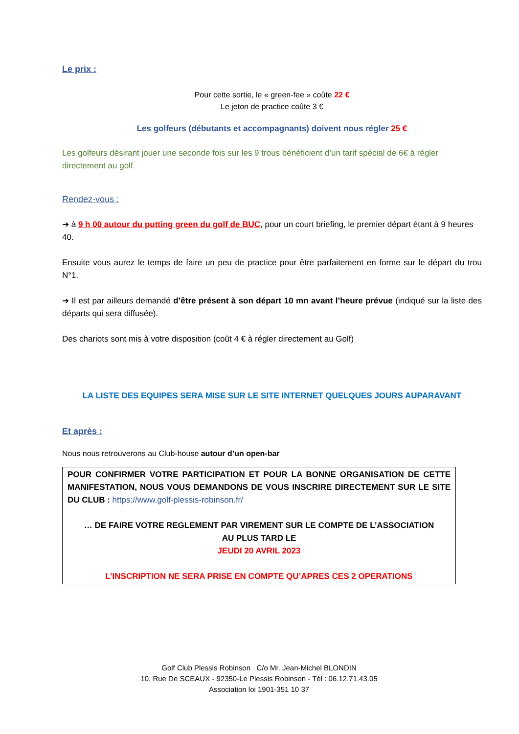Le prix :
Pour cette sortie, le « green-fee » coûte 22 €
Le jeton de practice coûte 3 €
Les golfeurs (débutants et accompagnants) doivent nous régler 25 €
Les golfeurs désirant jouer une seconde fois sur les 9 trous bénéficient d’un tarif spécial de 6€ à régler directement au golf.
Rendez-vous :
➔ à 9 h 00 autour du putting green du golf de BUC, pour un court briefing, le premier départ étant à 9 heures 40.
Ensuite vous aurez le temps de faire un peu de practice pour être parfaitement en forme sur le départ du trou N°1.
➔ Il est par ailleurs demandé d’être présent à son départ 10 mn avant l’heure prévue (indiqué sur la liste des départs qui sera diffusée).
Des chariots sont mis à votre disposition (coût 4 € à régler directement au Golf)
LA LISTE DES EQUIPES SERA MISE SUR LE SITE INTERNET QUELQUES JOURS AUPARAVANT
Et après :
Nous nous retrouverons au Club-house autour d’un open-bar
POUR CONFIRMER VOTRE PARTICIPATION ET POUR LA BONNE ORGANISATION DE CETTE MANIFESTATION, NOUS VOUS DEMANDONS DE VOUS INSCRIRE DIRECTEMENT SUR LE SITE DU CLUB : https://www.golf-plessis-robinson.fr/
… DE FAIRE VOTRE REGLEMENT PAR VIREMENT SUR LE COMPTE DE L’ASSOCIATION
AU PLUS TARD LE
JEUDI 20 AVRIL 2023
L’INSCRIPTION NE SERA PRISE EN COMPTE QU’APRES CES 2 OPERATIONS
Golf Club Plessis Robinson C/o Mr. Jean-Michel BLONDIN
10, Rue De SCEAUX - 92350-Le Plessis Robinson - Tél : 06.12.71.43.05
Association loi 1901-351 10 37